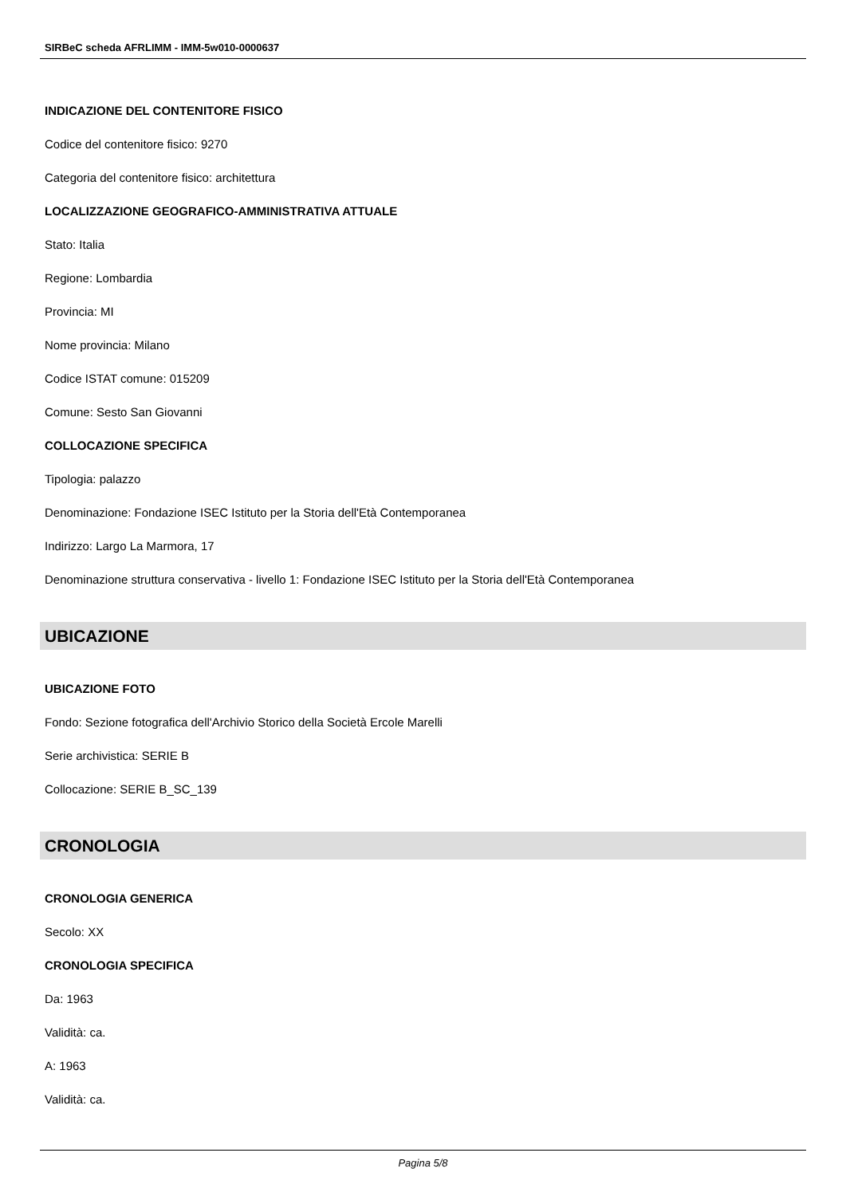SIRBeC scheda AFRLIMM - IMM-5w010-0000637
INDICAZIONE DEL CONTENITORE FISICO
Codice del contenitore fisico: 9270
Categoria del contenitore fisico: architettura
LOCALIZZAZIONE GEOGRAFICO-AMMINISTRATIVA ATTUALE
Stato: Italia
Regione: Lombardia
Provincia: MI
Nome provincia: Milano
Codice ISTAT comune: 015209
Comune: Sesto San Giovanni
COLLOCAZIONE SPECIFICA
Tipologia: palazzo
Denominazione: Fondazione ISEC Istituto per la Storia dell'Età Contemporanea
Indirizzo: Largo La Marmora, 17
Denominazione struttura conservativa - livello 1: Fondazione ISEC Istituto per la Storia dell'Età Contemporanea
UBICAZIONE
UBICAZIONE FOTO
Fondo: Sezione fotografica dell'Archivio Storico della Società Ercole Marelli
Serie archivistica: SERIE B
Collocazione: SERIE B_SC_139
CRONOLOGIA
CRONOLOGIA GENERICA
Secolo: XX
CRONOLOGIA SPECIFICA
Da: 1963
Validità: ca.
A: 1963
Validità: ca.
Pagina 5/8